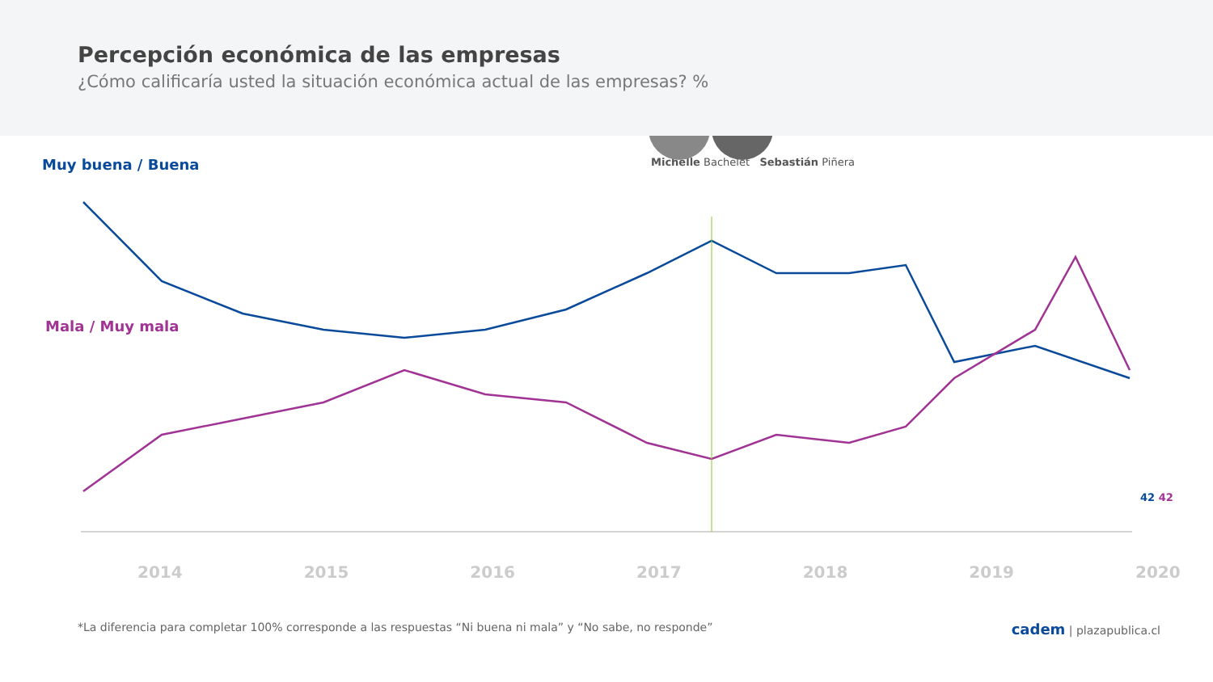Percepción económica de las empresas
¿Cómo calificaría usted la situación económica actual de las empresas? %
Muy buena / Buena
Michelle Bachelet Sebastián Piñera
Mala / Muy mala
2014 2015 2016 2017 2018 2019 2020
42 42
*La diferencia para completar 100% corresponde a las respuestas “Ni buena ni mala” y “No sabe, no responde” cadem | plazapublica.cl